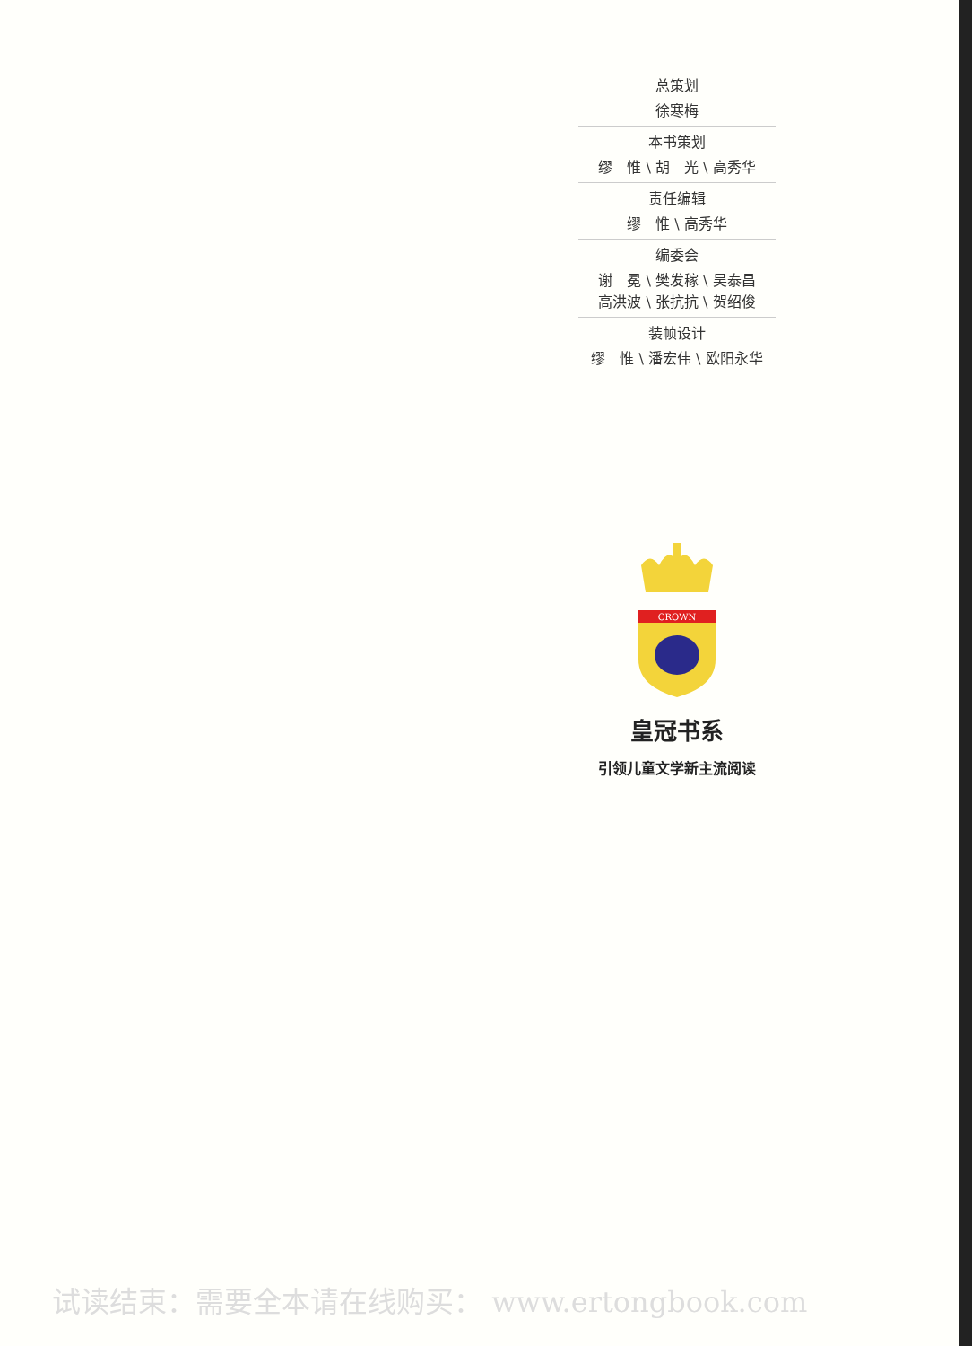总策划
徐寒梅
本书策划
缪　惟 \ 胡　光 \ 高秀华
责任编辑
缪　惟 \ 高秀华
编委会
谢　冕 \ 樊发稼 \ 吴泰昌
高洪波 \ 张抗抗 \ 贺绍俊
装帧设计
缪　惟 \ 潘宏伟 \ 欧阳永华
CROWN
皇冠书系
引领儿童文学新主流阅读
试读结束：需要全本请在线购买： www.ertongbook.com